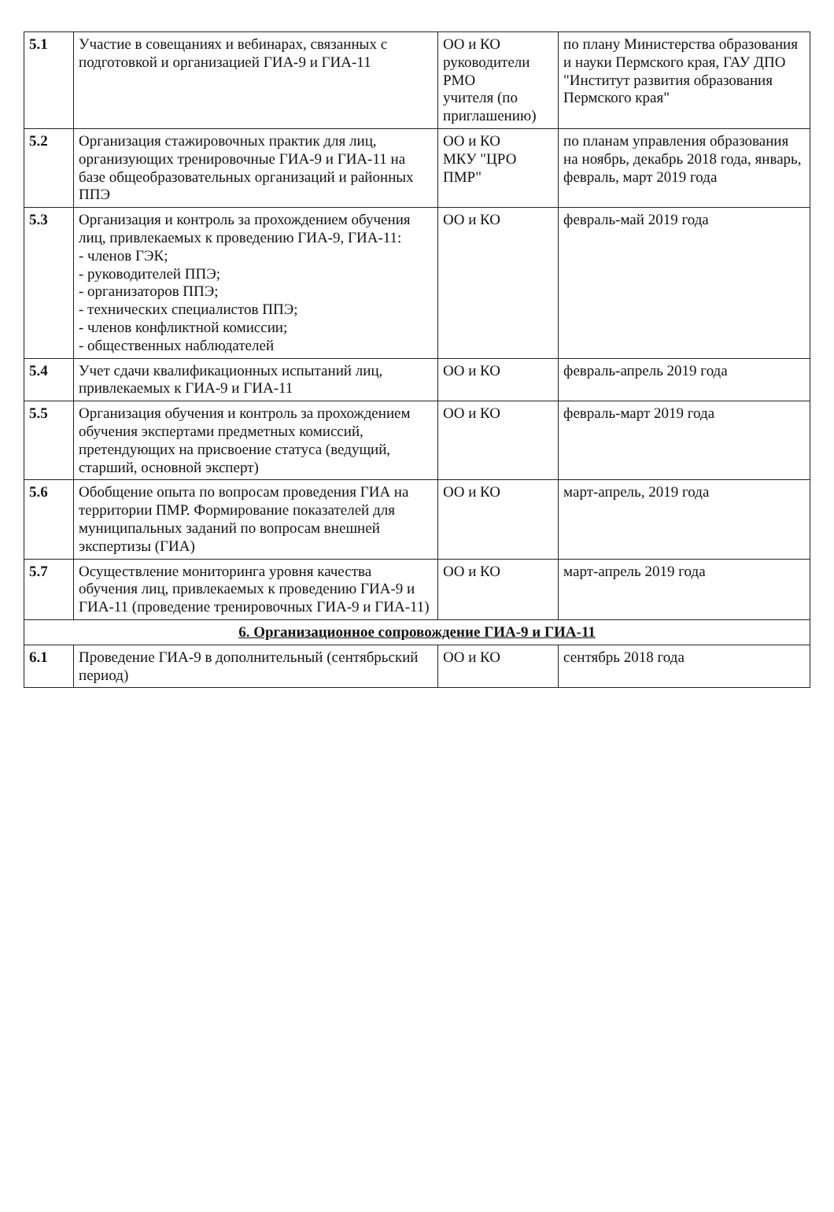| 5.1 | Участие в совещаниях и вебинарах, связанных с подготовкой и организацией ГИА-9 и ГИА-11 | ОО и КО руководители РМО учителя (по приглашению) | по плану Министерства образования и науки Пермского края, ГАУ ДПО "Институт развития образования Пермского края" |
| 5.2 | Организация стажировочных практик для лиц, организующих тренировочные ГИА-9 и ГИА-11 на базе общеобразовательных организаций и районных ППЭ | ОО и КО МКУ "ЦРО ПМР" | по планам управления образования на ноябрь, декабрь 2018 года, январь, февраль, март 2019 года |
| 5.3 | Организация и контроль за прохождением обучения лиц, привлекаемых к проведению ГИА-9, ГИА-11: - членов ГЭК; - руководителей ППЭ; - организаторов ППЭ; - технических специалистов ППЭ; - членов конфликтной комиссии; - общественных наблюдателей | ОО и КО | февраль-май 2019 года |
| 5.4 | Учет сдачи квалификационных испытаний лиц, привлекаемых к ГИА-9 и ГИА-11 | ОО и КО | февраль-апрель 2019 года |
| 5.5 | Организация обучения и контроль за прохождением обучения экспертами предметных комиссий, претендующих на присвоение статуса (ведущий, старший, основной эксперт) | ОО и КО | февраль-март 2019 года |
| 5.6 | Обобщение опыта по вопросам проведения ГИА на территории ПМР. Формирование показателей для муниципальных заданий по вопросам внешней экспертизы (ГИА) | ОО и КО | март-апрель, 2019 года |
| 5.7 | Осуществление мониторинга уровня качества обучения лиц, привлекаемых к проведению ГИА-9 и ГИА-11 (проведение тренировочных ГИА-9 и ГИА-11) | ОО и КО | март-апрель 2019 года |
| 6. Организационное сопровождение ГИА-9 и ГИА-11 | | | |
| 6.1 | Проведение ГИА-9 в дополнительный (сентябрьский период) | ОО и КО | сентябрь 2018 года |